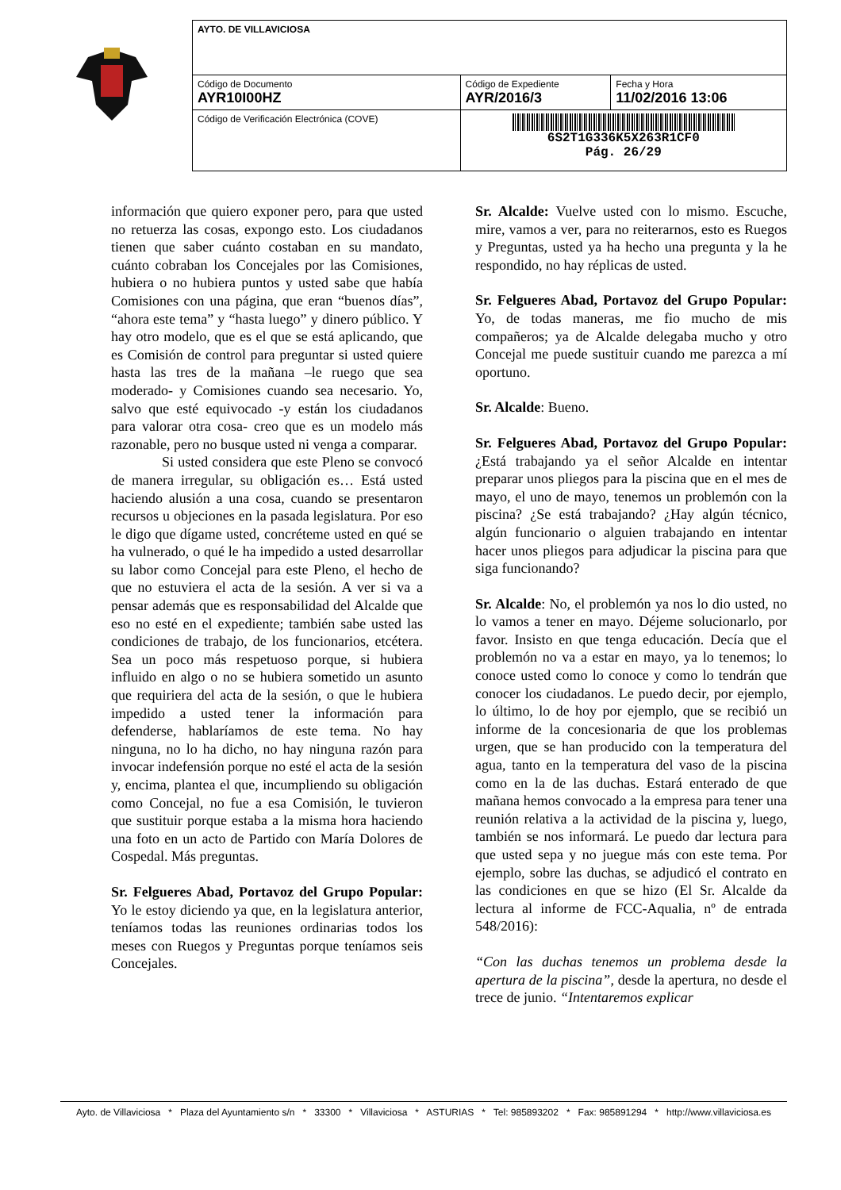| AYTO. DE VILLAVICIOSA | | |
| Código de Documento AYR10I00HZ | Código de Expediente AYR/2016/3 | Fecha y Hora 11/02/2016 13:06 |
| Código de Verificación Electrónica (COVE) | 6S2T1G336K5X263R1CF0 Pág. 26/29 | |
información que quiero exponer pero, para que usted no retuerza las cosas, expongo esto. Los ciudadanos tienen que saber cuánto costaban en su mandato, cuánto cobraban los Concejales por las Comisiones, hubiera o no hubiera puntos y usted sabe que había Comisiones con una página, que eran “buenos días”, “ahora este tema” y “hasta luego” y dinero público. Y hay otro modelo, que es el que se está aplicando, que es Comisión de control para preguntar si usted quiere hasta las tres de la mañana –le ruego que sea moderado- y Comisiones cuando sea necesario. Yo, salvo que esté equivocado -y están los ciudadanos para valorar otra cosa- creo que es un modelo más razonable, pero no busque usted ni venga a comparar.
Si usted considera que este Pleno se convocó de manera irregular, su obligación es… Está usted haciendo alusión a una cosa, cuando se presentaron recursos u objeciones en la pasada legislatura. Por eso le digo que dígame usted, concréteme usted en qué se ha vulnerado, o qué le ha impedido a usted desarrollar su labor como Concejal para este Pleno, el hecho de que no estuviera el acta de la sesión. A ver si va a pensar además que es responsabilidad del Alcalde que eso no esté en el expediente; también sabe usted las condiciones de trabajo, de los funcionarios, etcétera. Sea un poco más respetuoso porque, si hubiera influido en algo o no se hubiera sometido un asunto que requiriera del acta de la sesión, o que le hubiera impedido a usted tener la información para defenderse, hablaríamos de este tema. No hay ninguna, no lo ha dicho, no hay ninguna razón para invocar indefensión porque no esté el acta de la sesión y, encima, plantea el que, incumpliendo su obligación como Concejal, no fue a esa Comisión, le tuvieron que sustituir porque estaba a la misma hora haciendo una foto en un acto de Partido con María Dolores de Cospedal. Más preguntas.
Sr. Felgueres Abad, Portavoz del Grupo Popular: Yo le estoy diciendo ya que, en la legislatura anterior, teníamos todas las reuniones ordinarias todos los meses con Ruegos y Preguntas porque teníamos seis Concejales.
Sr. Alcalde: Vuelve usted con lo mismo. Escuche, mire, vamos a ver, para no reiterarnos, esto es Ruegos y Preguntas, usted ya ha hecho una pregunta y la he respondido, no hay réplicas de usted.
Sr. Felgueres Abad, Portavoz del Grupo Popular: Yo, de todas maneras, me fio mucho de mis compañeros; ya de Alcalde delegaba mucho y otro Concejal me puede sustituir cuando me parezca a mí oportuno.
Sr. Alcalde: Bueno.
Sr. Felgueres Abad, Portavoz del Grupo Popular: ¿Está trabajando ya el señor Alcalde en intentar preparar unos pliegos para la piscina que en el mes de mayo, el uno de mayo, tenemos un problemón con la piscina? ¿Se está trabajando? ¿Hay algún técnico, algún funcionario o alguien trabajando en intentar hacer unos pliegos para adjudicar la piscina para que siga funcionando?
Sr. Alcalde: No, el problemón ya nos lo dio usted, no lo vamos a tener en mayo. Déjeme solucionarlo, por favor. Insisto en que tenga educación. Decía que el problemón no va a estar en mayo, ya lo tenemos; lo conoce usted como lo conoce y como lo tendrán que conocer los ciudadanos. Le puedo decir, por ejemplo, lo último, lo de hoy por ejemplo, que se recibió un informe de la concesionaria de que los problemas urgen, que se han producido con la temperatura del agua, tanto en la temperatura del vaso de la piscina como en la de las duchas. Estará enterado de que mañana hemos convocado a la empresa para tener una reunión relativa a la actividad de la piscina y, luego, también se nos informará. Le puedo dar lectura para que usted sepa y no juegue más con este tema. Por ejemplo, sobre las duchas, se adjudicó el contrato en las condiciones en que se hizo (El Sr. Alcalde da lectura al informe de FCC-Aqualia, nº de entrada 548/2016):
“Con las duchas tenemos un problema desde la apertura de la piscina”, desde la apertura, no desde el trece de junio. “Intentaremos explicar
Ayto. de Villaviciosa * Plaza del Ayuntamiento s/n * 33300 * Villaviciosa * ASTURIAS * Tel: 985893202 * Fax: 985891294 * http://www.villaviciosa.es